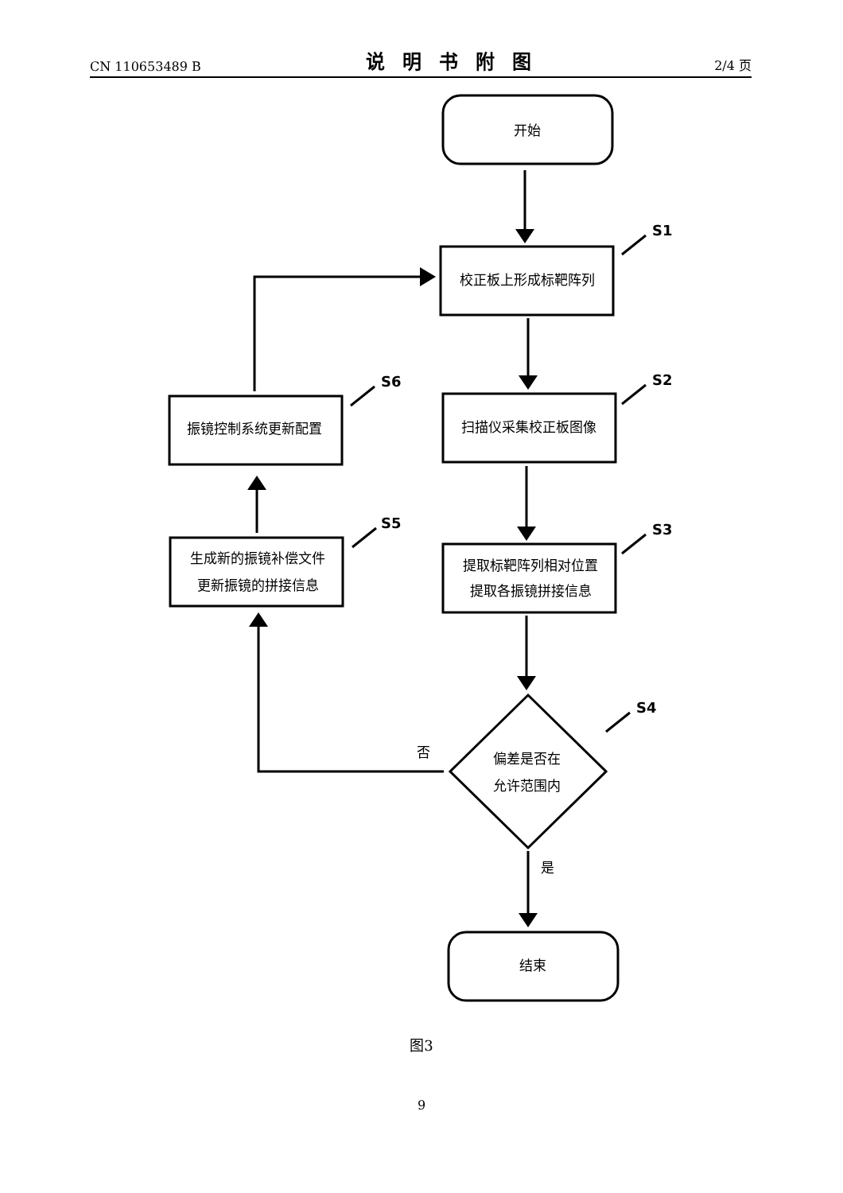CN 110653489 B 说明书附图 2/4 页
开始
校正板上形成标靶阵列
扫描仪采集校正板图像
提取标靶阵列相对位置
提取各振镜拼接信息
偏差是否在
允许范围内
结束
振镜控制系统更新配置
生成新的振镜补偿文件
更新振镜的拼接信息
否
是
S1
S2
S3
S4
S5
S6
图3
9